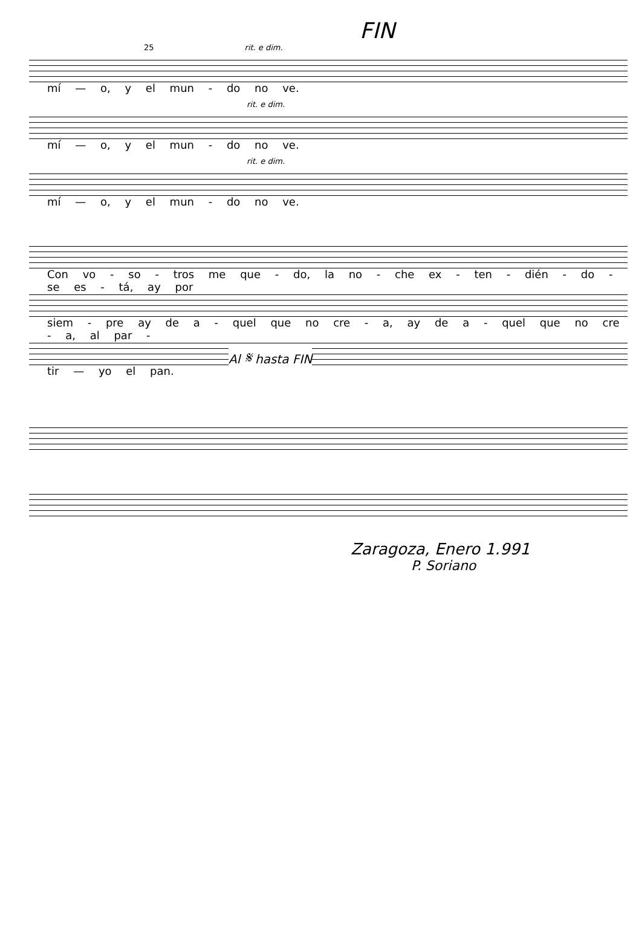FIN
25 rit. e dim.
mí — o, y el mun - do no ve.
rit. e dim.
mí — o, y el mun - do no ve.
rit. e dim.
mí — o, y el mun - do no ve.
Con vo - so - tros me que - do, la no - che ex - ten - dién - do - se es - tá, ay por
siem - pre ay de a - quel que no cre - a, ay de a - quel que no cre - a, al par -
Al 𝄋 hasta FIN
tir — yo el pan.
Zaragoza, Enero 1.991
P. Soriano